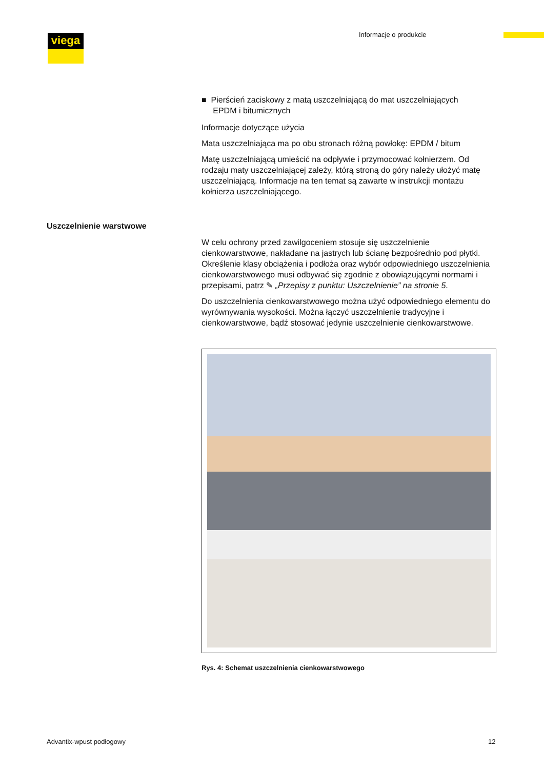viega Informacje o produkcie
■ Pierścień zaciskowy z matą uszczelniającą do mat uszczelniających
EPDM i bitumicznych
Informacje dotyczące użycia
Mata uszczelniająca ma po obu stronach różną powłokę: EPDM / bitum
Matę uszczelniającą umieścić na odpływie i przymocować kołnierzem. Od rodzaju maty uszczelniającej zależy, którą stroną do góry należy ułożyć matę uszczelniającą. Informacje na ten temat są zawarte w instrukcji montażu kołnierza uszczelniającego.
W celu ochrony przed zawilgoceniem stosuje się uszczelnienie cienkowarstwowe, nakładane na jastrych lub ścianę bezpośrednio pod płytki. Określenie klasy obciążenia i podłoża oraz wybór odpowiedniego uszczelnienia cienkowarstwowego musi odbywać się zgodnie z obowiązującymi normami i przepisami, patrz ✎ „Przepisy z punktu: Uszczelnienie” na stronie 5.
Do uszczelnienia cienkowarstwowego można użyć odpowiedniego elementu do wyrównywania wysokości. Można łączyć uszczelnienie tradycyjne i cienkowarstwowe, bądź stosować jedynie uszczelnienie cienkowarstwowe.
Rys. 4: Schemat uszczelnienia cienkowarstwowego
Uszczelnienie warstwowe
Advantix-wpust podłogowy 12